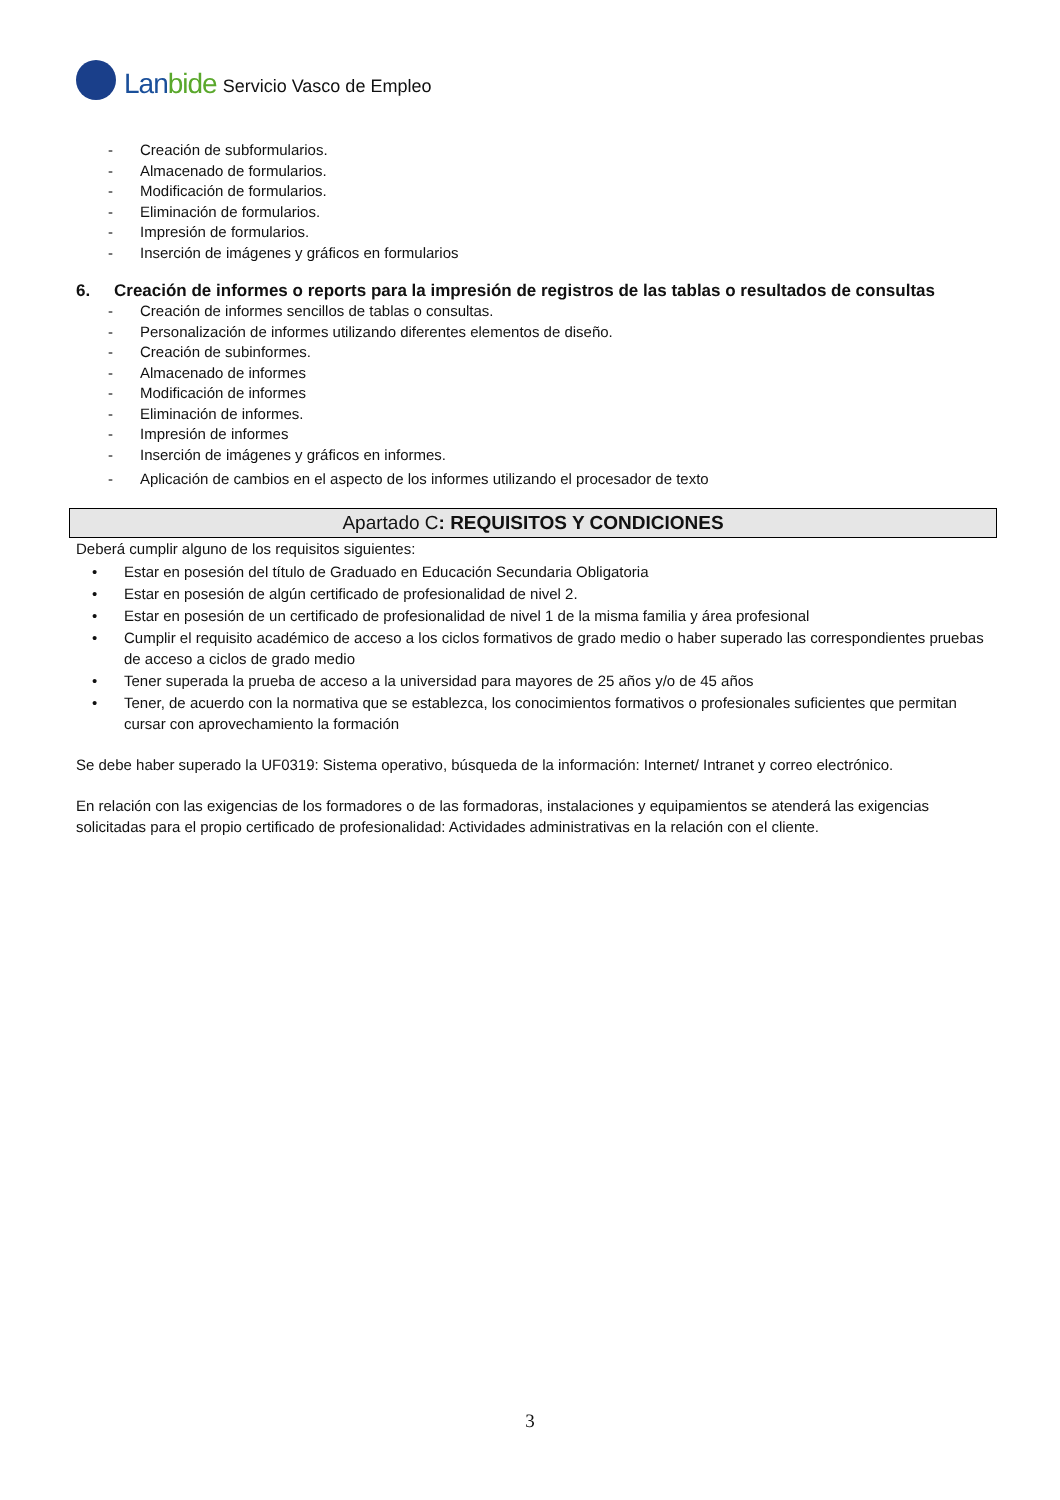Lanbide
Servicio Vasco de Empleo
- Creación de subformularios.
- Almacenado de formularios.
- Modificación de formularios.
- Eliminación de formularios.
- Impresión de formularios.
- Inserción de imágenes y gráficos en formularios
6. Creación de informes o reports para la impresión de registros de las tablas o resultados de consultas
- Creación de informes sencillos de tablas o consultas.
- Personalización de informes utilizando diferentes elementos de diseño.
- Creación de subinformes.
- Almacenado de informes
- Modificación de informes
- Eliminación de informes.
- Impresión de informes
- Inserción de imágenes y gráficos en informes.
- Aplicación de cambios en el aspecto de los informes utilizando el procesador de texto
Apartado C: REQUISITOS Y CONDICIONES
Deberá cumplir alguno de los requisitos siguientes:
• Estar en posesión del título de Graduado en Educación Secundaria Obligatoria
• Estar en posesión de algún certificado de profesionalidad de nivel 2.
• Estar en posesión de un certificado de profesionalidad de nivel 1 de la misma familia y área profesional
• Cumplir el requisito académico de acceso a los ciclos formativos de grado medio o haber superado las correspondientes pruebas de acceso a ciclos de grado medio
• Tener superada la prueba de acceso a la universidad para mayores de 25 años y/o de 45 años
• Tener, de acuerdo con la normativa que se establezca, los conocimientos formativos o profesionales suficientes que permitan cursar con aprovechamiento la formación
Se debe haber superado la UF0319: Sistema operativo, búsqueda de la información: Internet/ Intranet y correo electrónico.
En relación con las exigencias de los formadores o de las formadoras, instalaciones y equipamientos se atenderá las exigencias solicitadas para el propio certificado de profesionalidad: Actividades administrativas en la relación con el cliente.
3